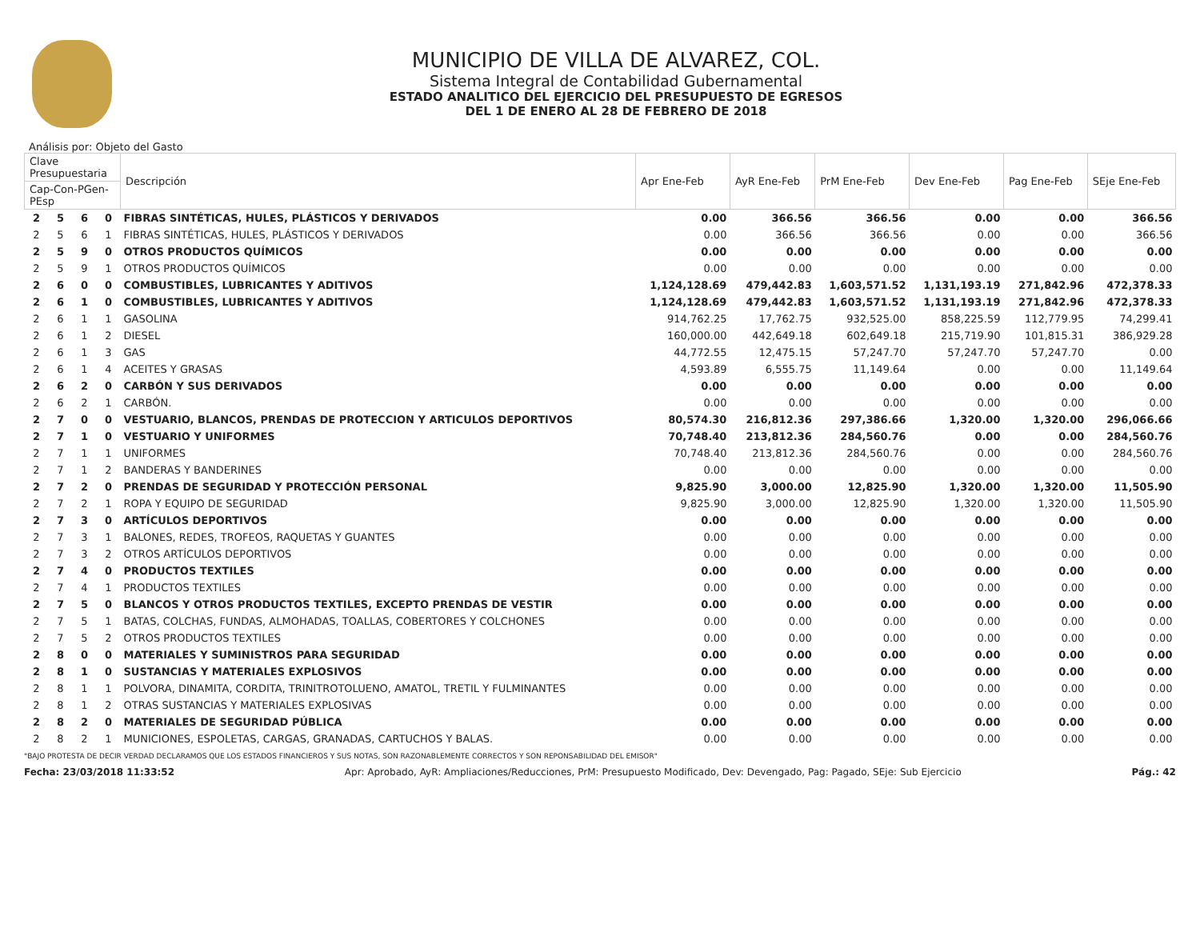MUNICIPIO DE VILLA DE ALVAREZ, COL.
Sistema Integral de Contabilidad Gubernamental
ESTADO ANALITICO DEL EJERCICIO DEL PRESUPUESTO DE EGRESOS
DEL 1 DE ENERO AL 28 DE FEBRERO DE 2018
Análisis por: Objeto del Gasto
| Clave Presupuestaria | | | | Descripción | Apr Ene-Feb | AyR Ene-Feb | PrM Ene-Feb | Dev Ene-Feb | Pag Ene-Feb | SEje Ene-Feb |
| --- | --- | --- | --- | --- | --- | --- | --- | --- | --- | --- |
| Cap-Con-PGen-PEsp | | | | | | | | | | |
| 2 | 5 | 6 | 0 | FIBRAS SINTÉTICAS, HULES, PLÁSTICOS Y DERIVADOS | 0.00 | 366.56 | 366.56 | 0.00 | 0.00 | 366.56 |
| 2 | 5 | 6 | 1 | FIBRAS SINTÉTICAS, HULES, PLÁSTICOS Y DERIVADOS | 0.00 | 366.56 | 366.56 | 0.00 | 0.00 | 366.56 |
| 2 | 5 | 9 | 0 | OTROS PRODUCTOS QUÍMICOS | 0.00 | 0.00 | 0.00 | 0.00 | 0.00 | 0.00 |
| 2 | 5 | 9 | 1 | OTROS PRODUCTOS QUÍMICOS | 0.00 | 0.00 | 0.00 | 0.00 | 0.00 | 0.00 |
| 2 | 6 | 0 | 0 | COMBUSTIBLES, LUBRICANTES Y ADITIVOS | 1,124,128.69 | 479,442.83 | 1,603,571.52 | 1,131,193.19 | 271,842.96 | 472,378.33 |
| 2 | 6 | 1 | 0 | COMBUSTIBLES, LUBRICANTES Y ADITIVOS | 1,124,128.69 | 479,442.83 | 1,603,571.52 | 1,131,193.19 | 271,842.96 | 472,378.33 |
| 2 | 6 | 1 | 1 | GASOLINA | 914,762.25 | 17,762.75 | 932,525.00 | 858,225.59 | 112,779.95 | 74,299.41 |
| 2 | 6 | 1 | 2 | DIESEL | 160,000.00 | 442,649.18 | 602,649.18 | 215,719.90 | 101,815.31 | 386,929.28 |
| 2 | 6 | 1 | 3 | GAS | 44,772.55 | 12,475.15 | 57,247.70 | 57,247.70 | 57,247.70 | 0.00 |
| 2 | 6 | 1 | 4 | ACEITES Y GRASAS | 4,593.89 | 6,555.75 | 11,149.64 | 0.00 | 0.00 | 11,149.64 |
| 2 | 6 | 2 | 0 | CARBÓN Y SUS DERIVADOS | 0.00 | 0.00 | 0.00 | 0.00 | 0.00 | 0.00 |
| 2 | 6 | 2 | 1 | CARBÓN. | 0.00 | 0.00 | 0.00 | 0.00 | 0.00 | 0.00 |
| 2 | 7 | 0 | 0 | VESTUARIO, BLANCOS, PRENDAS DE PROTECCION Y ARTICULOS DEPORTIVOS | 80,574.30 | 216,812.36 | 297,386.66 | 1,320.00 | 1,320.00 | 296,066.66 |
| 2 | 7 | 1 | 0 | VESTUARIO Y UNIFORMES | 70,748.40 | 213,812.36 | 284,560.76 | 0.00 | 0.00 | 284,560.76 |
| 2 | 7 | 1 | 1 | UNIFORMES | 70,748.40 | 213,812.36 | 284,560.76 | 0.00 | 0.00 | 284,560.76 |
| 2 | 7 | 1 | 2 | BANDERAS Y BANDERINES | 0.00 | 0.00 | 0.00 | 0.00 | 0.00 | 0.00 |
| 2 | 7 | 2 | 0 | PRENDAS DE SEGURIDAD Y PROTECCIÓN PERSONAL | 9,825.90 | 3,000.00 | 12,825.90 | 1,320.00 | 1,320.00 | 11,505.90 |
| 2 | 7 | 2 | 1 | ROPA Y EQUIPO DE SEGURIDAD | 9,825.90 | 3,000.00 | 12,825.90 | 1,320.00 | 1,320.00 | 11,505.90 |
| 2 | 7 | 3 | 0 | ARTÍCULOS DEPORTIVOS | 0.00 | 0.00 | 0.00 | 0.00 | 0.00 | 0.00 |
| 2 | 7 | 3 | 1 | BALONES, REDES, TROFEOS, RAQUETAS Y GUANTES | 0.00 | 0.00 | 0.00 | 0.00 | 0.00 | 0.00 |
| 2 | 7 | 3 | 2 | OTROS ARTÍCULOS DEPORTIVOS | 0.00 | 0.00 | 0.00 | 0.00 | 0.00 | 0.00 |
| 2 | 7 | 4 | 0 | PRODUCTOS TEXTILES | 0.00 | 0.00 | 0.00 | 0.00 | 0.00 | 0.00 |
| 2 | 7 | 4 | 1 | PRODUCTOS TEXTILES | 0.00 | 0.00 | 0.00 | 0.00 | 0.00 | 0.00 |
| 2 | 7 | 5 | 0 | BLANCOS Y OTROS PRODUCTOS TEXTILES, EXCEPTO PRENDAS DE VESTIR | 0.00 | 0.00 | 0.00 | 0.00 | 0.00 | 0.00 |
| 2 | 7 | 5 | 1 | BATAS, COLCHAS, FUNDAS, ALMOHADAS, TOALLAS, COBERTORES Y COLCHONES | 0.00 | 0.00 | 0.00 | 0.00 | 0.00 | 0.00 |
| 2 | 7 | 5 | 2 | OTROS PRODUCTOS TEXTILES | 0.00 | 0.00 | 0.00 | 0.00 | 0.00 | 0.00 |
| 2 | 8 | 0 | 0 | MATERIALES Y SUMINISTROS PARA SEGURIDAD | 0.00 | 0.00 | 0.00 | 0.00 | 0.00 | 0.00 |
| 2 | 8 | 1 | 0 | SUSTANCIAS Y MATERIALES EXPLOSIVOS | 0.00 | 0.00 | 0.00 | 0.00 | 0.00 | 0.00 |
| 2 | 8 | 1 | 1 | POLVORA, DINAMITA, CORDITA, TRINITROTOLUENO, AMATOL, TRETIL Y FULMINANTES | 0.00 | 0.00 | 0.00 | 0.00 | 0.00 | 0.00 |
| 2 | 8 | 1 | 2 | OTRAS SUSTANCIAS Y MATERIALES EXPLOSIVAS | 0.00 | 0.00 | 0.00 | 0.00 | 0.00 | 0.00 |
| 2 | 8 | 2 | 0 | MATERIALES DE SEGURIDAD PÚBLICA | 0.00 | 0.00 | 0.00 | 0.00 | 0.00 | 0.00 |
| 2 | 8 | 2 | 1 | MUNICIONES, ESPOLETAS, CARGAS, GRANADAS, CARTUCHOS Y BALAS. | 0.00 | 0.00 | 0.00 | 0.00 | 0.00 | 0.00 |
"BAJO PROTESTA DE DECIR VERDAD DECLARAMOS QUE LOS ESTADOS FINANCIEROS Y SUS NOTAS, SON RAZONABLEMENTE CORRECTOS Y SON REPONSABILIDAD DEL EMISOR"
Fecha: 23/03/2018 11:33:52 Apr: Aprobado, AyR: Ampliaciones/Reducciones, PrM: Presupuesto Modificado, Dev: Devengado, Pag: Pagado, SEje: Sub Ejercicio Pág.: 42